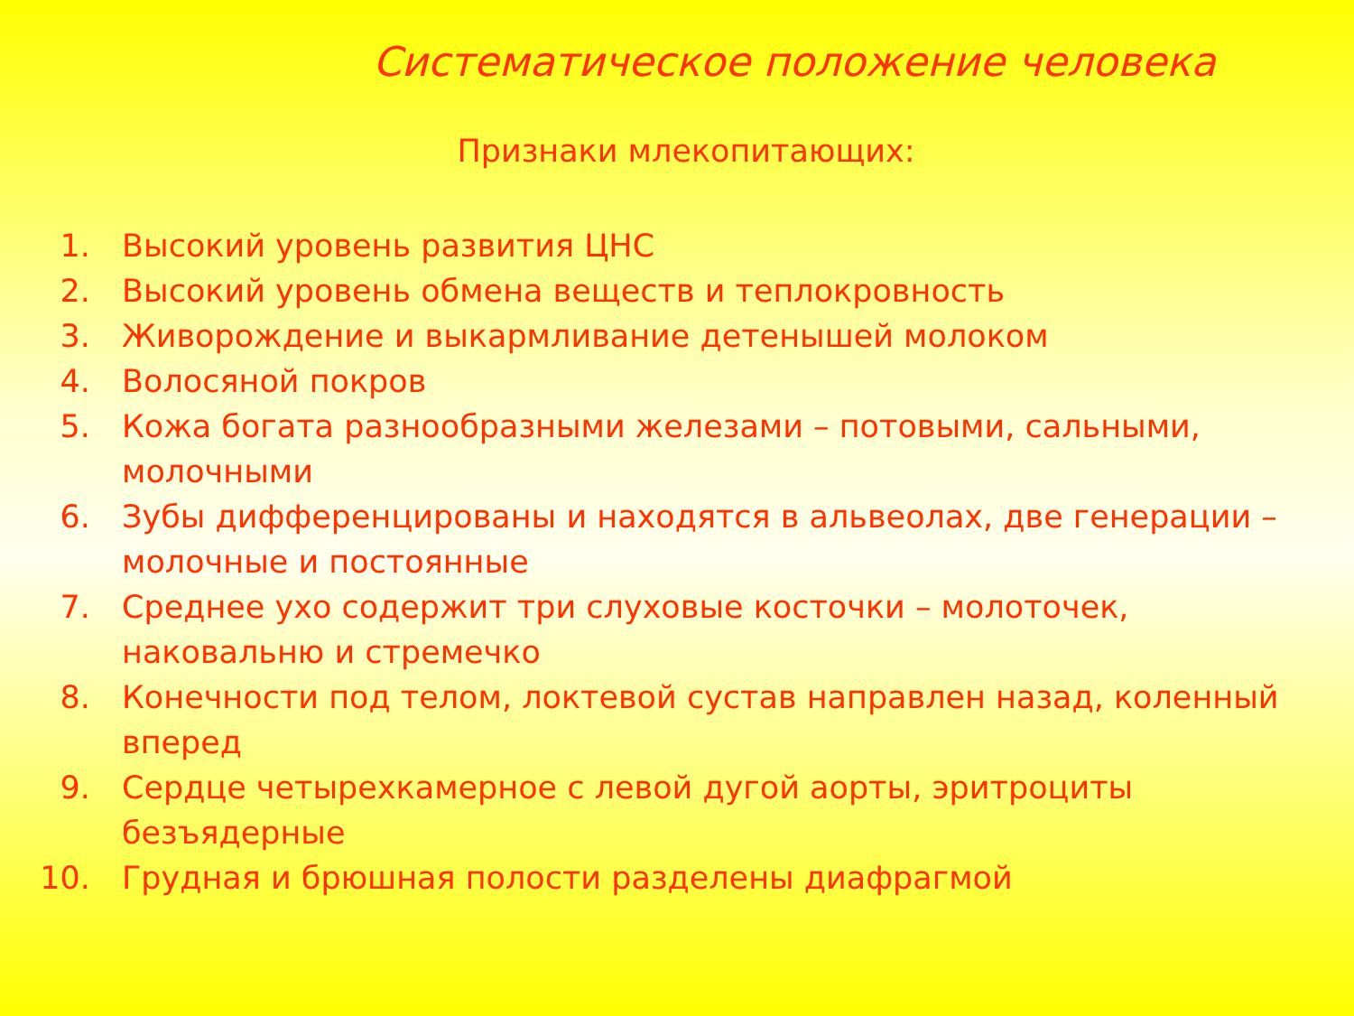Систематическое положение человека
Признаки млекопитающих:
1. Высокий уровень развития ЦНС
2. Высокий уровень обмена веществ и теплокровность
3. Живорождение и выкармливание детенышей молоком
4. Волосяной покров
5. Кожа богата разнообразными железами – потовыми, сальными, молочными
6. Зубы дифференцированы и находятся в альвеолах, две генерации – молочные и постоянные
7. Среднее ухо содержит три слуховые косточки – молоточек, наковальню и стремечко
8. Конечности под телом, локтевой сустав направлен назад, коленный вперед
9. Сердце четырехкамерное с левой дугой аорты, эритроциты безъядерные
10. Грудная и брюшная полости разделены диафрагмой